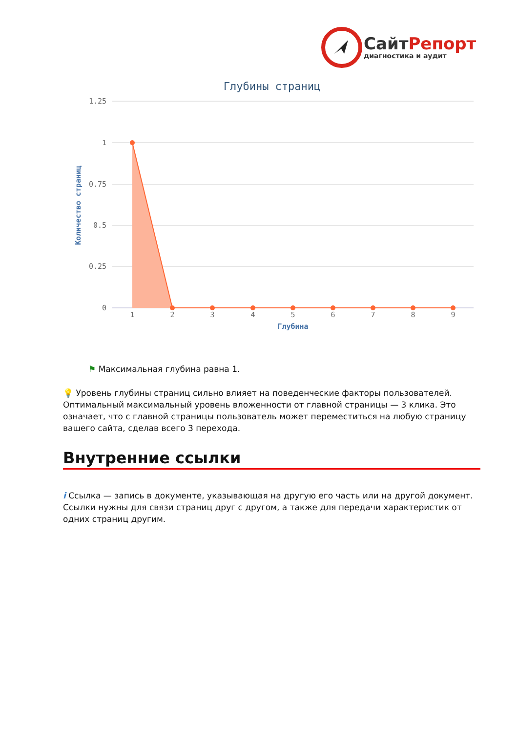СайтРепорт
диагностика и аудит
Глубины страниц
1.25
1
0.75
0.5
0.25
0
Количество страниц
1
2
3
4
5
6
7
8
9
Глубина
⚑ Максимальная глубина равна 1.
💡 Уровень глубины страниц сильно влияет на поведенческие факторы пользователей. Оптимальный максимальный уровень вложенности от главной страницы — 3 клика. Это означает, что с главной страницы пользователь может переместиться на любую страницу вашего сайта, сделав всего 3 перехода.
Внутренние ссылки
i Ссылка — запись в документе, указывающая на другую его часть или на другой документ. Ссылки нужны для связи страниц друг с другом, а также для передачи характеристик от одних страниц другим.